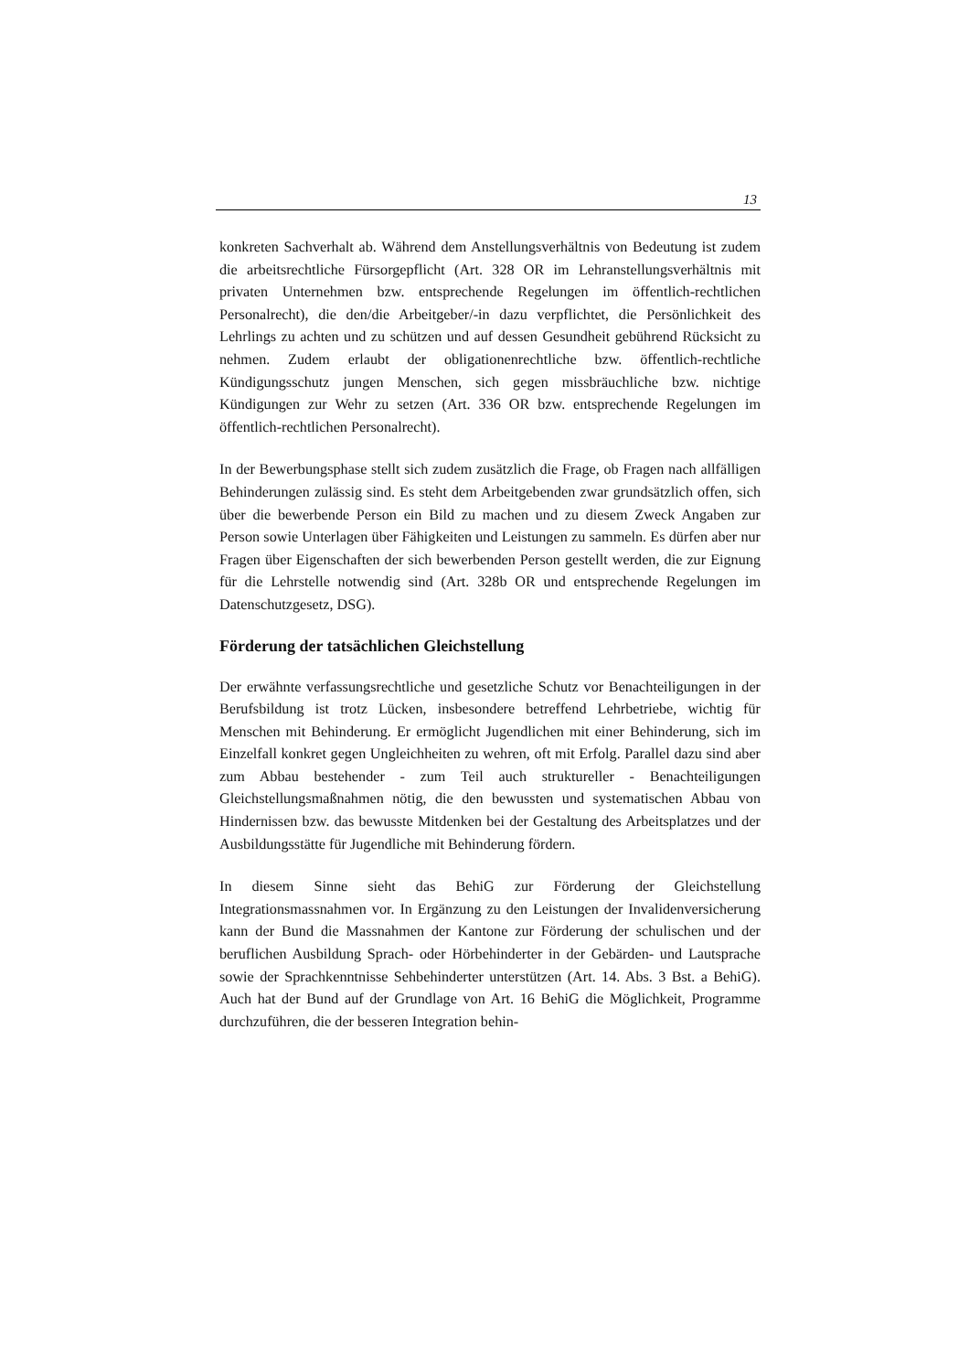13
konkreten Sachverhalt ab. Während dem Anstellungsverhältnis von Bedeutung ist zudem die arbeitsrechtliche Fürsorgepflicht (Art. 328 OR im Lehranstellungsverhältnis mit privaten Unternehmen bzw. entsprechende Regelungen im öffentlich-rechtlichen Personalrecht), die den/die Arbeitgeber/-in dazu verpflichtet, die Persönlichkeit des Lehrlings zu achten und zu schützen und auf dessen Gesundheit gebührend Rücksicht zu nehmen. Zudem erlaubt der obligationenrechtliche bzw. öffentlich-rechtliche Kündigungsschutz jungen Menschen, sich gegen missbräuchliche bzw. nichtige Kündigungen zur Wehr zu setzen (Art. 336 OR bzw. entsprechende Regelungen im öffentlich-rechtlichen Personalrecht).
In der Bewerbungsphase stellt sich zudem zusätzlich die Frage, ob Fragen nach allfälligen Behinderungen zulässig sind. Es steht dem Arbeitgebenden zwar grundsätzlich offen, sich über die bewerbende Person ein Bild zu machen und zu diesem Zweck Angaben zur Person sowie Unterlagen über Fähigkeiten und Leistungen zu sammeln. Es dürfen aber nur Fragen über Eigenschaften der sich bewerbenden Person gestellt werden, die zur Eignung für die Lehrstelle notwendig sind (Art. 328b OR und entsprechende Regelungen im Datenschutzgesetz, DSG).
Förderung der tatsächlichen Gleichstellung
Der erwähnte verfassungsrechtliche und gesetzliche Schutz vor Benachteiligungen in der Berufsbildung ist trotz Lücken, insbesondere betreffend Lehrbetriebe, wichtig für Menschen mit Behinderung. Er ermöglicht Jugendlichen mit einer Behinderung, sich im Einzelfall konkret gegen Ungleichheiten zu wehren, oft mit Erfolg. Parallel dazu sind aber zum Abbau bestehender - zum Teil auch struktureller - Benachteiligungen Gleichstellungsmaßnahmen nötig, die den bewussten und systematischen Abbau von Hindernissen bzw. das bewusste Mitdenken bei der Gestaltung des Arbeitsplatzes und der Ausbildungsstätte für Jugendliche mit Behinderung fördern.
In diesem Sinne sieht das BehiG zur Förderung der Gleichstellung Integrationsmassnahmen vor. In Ergänzung zu den Leistungen der Invalidenversicherung kann der Bund die Massnahmen der Kantone zur Förderung der schulischen und der beruflichen Ausbildung Sprach- oder Hörbehinderter in der Gebärden- und Lautsprache sowie der Sprachkenntnisse Sehbehinderter unterstützen (Art. 14. Abs. 3 Bst. a BehiG). Auch hat der Bund auf der Grundlage von Art. 16 BehiG die Möglichkeit, Programme durchzuführen, die der besseren Integration behin-